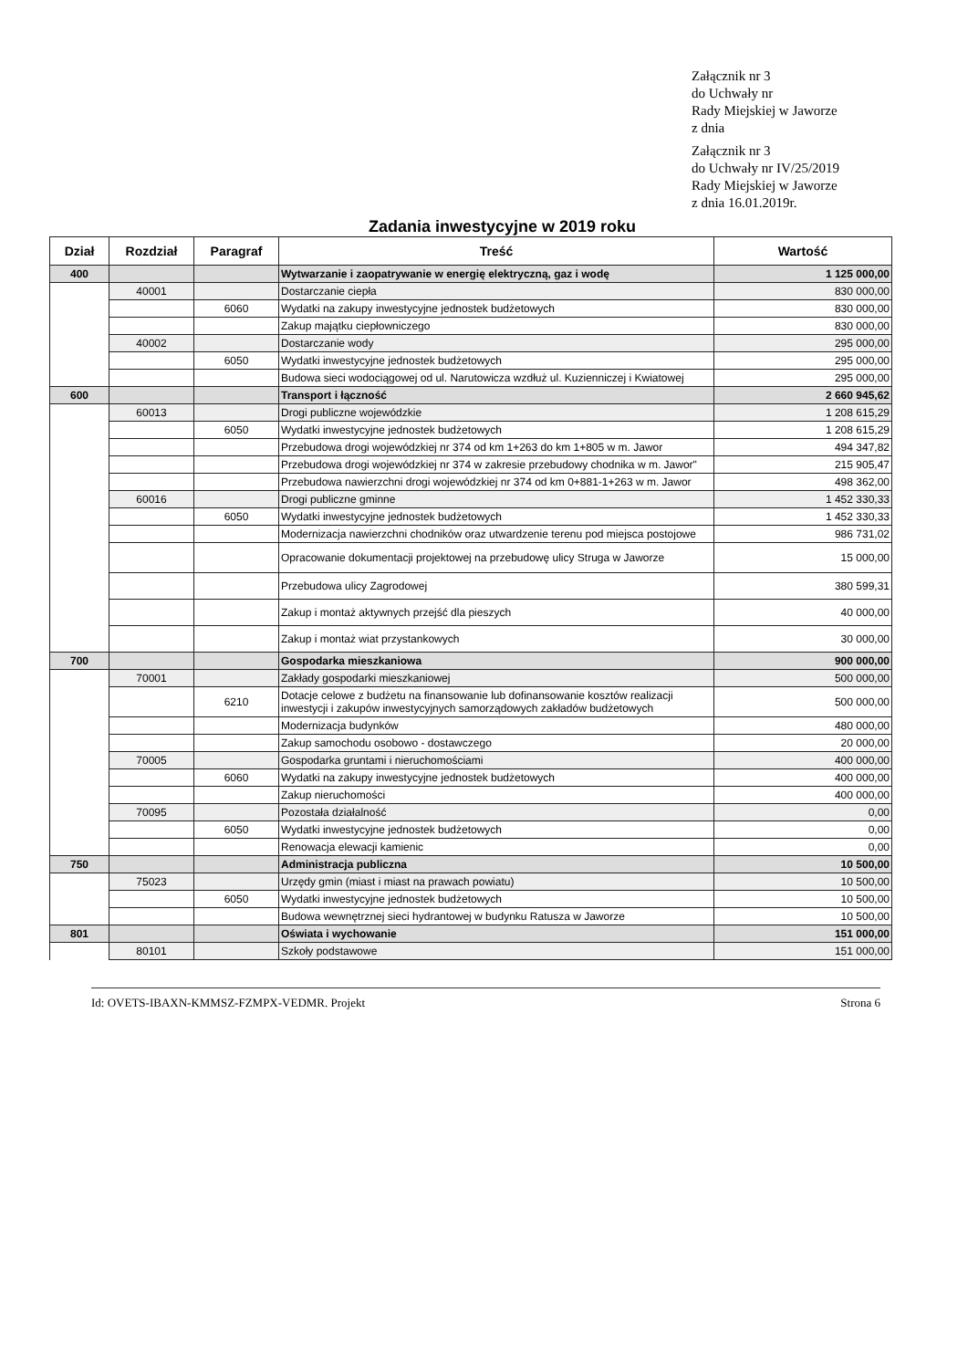Załącznik nr 3
do Uchwały nr
Rady Miejskiej w Jaworze
z dnia
Załącznik nr 3
do Uchwały nr IV/25/2019
Rady Miejskiej w Jaworze
z dnia 16.01.2019r.
Zadania inwestycyjne w 2019 roku
| Dział | Rozdział | Paragraf | Treść | Wartość |
| --- | --- | --- | --- | --- |
| 400 | | | Wytwarzanie i zaopatrywanie w energię elektryczną, gaz i wodę | 1 125 000,00 |
| | 40001 | | Dostarczanie ciepła | 830 000,00 |
| | | 6060 | Wydatki na zakupy inwestycyjne jednostek budżetowych | 830 000,00 |
| | | | Zakup majątku ciepłowniczego | 830 000,00 |
| | 40002 | | Dostarczanie wody | 295 000,00 |
| | | 6050 | Wydatki inwestycyjne jednostek budżetowych | 295 000,00 |
| | | | Budowa sieci wodociągowej od ul. Narutowicza wzdłuż ul. Kuzienniczej i Kwiatowej | 295 000,00 |
| 600 | | | Transport i łączność | 2 660 945,62 |
| | 60013 | | Drogi publiczne wojewódzkie | 1 208 615,29 |
| | | 6050 | Wydatki inwestycyjne jednostek budżetowych | 1 208 615,29 |
| | | | Przebudowa drogi wojewódzkiej nr 374 od km 1+263 do km 1+805 w m. Jawor | 494 347,82 |
| | | | Przebudowa drogi wojewódzkiej nr 374 w zakresie przebudowy chodnika w m. Jawor" | 215 905,47 |
| | | | Przebudowa nawierzchni drogi wojewódzkiej nr 374 od km 0+881-1+263 w m. Jawor | 498 362,00 |
| | 60016 | | Drogi publiczne gminne | 1 452 330,33 |
| | | 6050 | Wydatki inwestycyjne jednostek budżetowych | 1 452 330,33 |
| | | | Modernizacja nawierzchni chodników oraz utwardzenie terenu pod miejsca postojowe | 986 731,02 |
| | | | Opracowanie dokumentacji projektowej na przebudowę ulicy Struga w Jaworze | 15 000,00 |
| | | | Przebudowa ulicy Zagrodowej | 380 599,31 |
| | | | Zakup i montaż aktywnych przejść dla pieszych | 40 000,00 |
| | | | Zakup i montaż wiat przystankowych | 30 000,00 |
| 700 | | | Gospodarka mieszkaniowa | 900 000,00 |
| | 70001 | | Zakłady gospodarki mieszkaniowej | 500 000,00 |
| | | 6210 | Dotacje celowe z budżetu na finansowanie lub dofinansowanie kosztów realizacji inwestycji i zakupów inwestycyjnych samorządowych zakładów budżetowych | 500 000,00 |
| | | | Modernizacja budynków | 480 000,00 |
| | | | Zakup samochodu osobowo - dostawczego | 20 000,00 |
| | 70005 | | Gospodarka gruntami i nieruchomościami | 400 000,00 |
| | | 6060 | Wydatki na zakupy inwestycyjne jednostek budżetowych | 400 000,00 |
| | | | Zakup nieruchomości | 400 000,00 |
| | 70095 | | Pozostała działalność | 0,00 |
| | | 6050 | Wydatki inwestycyjne jednostek budżetowych | 0,00 |
| | | | Renowacja elewacji kamienic | 0,00 |
| 750 | | | Administracja publiczna | 10 500,00 |
| | 75023 | | Urzędy gmin (miast i miast na prawach powiatu) | 10 500,00 |
| | | 6050 | Wydatki inwestycyjne jednostek budżetowych | 10 500,00 |
| | | | Budowa wewnętrznej sieci hydrantowej w budynku Ratusza w Jaworze | 10 500,00 |
| 801 | | | Oświata i wychowanie | 151 000,00 |
| | 80101 | | Szkoły podstawowe | 151 000,00 |
Id: OVETS-IBAXN-KMMSZ-FZMPX-VEDMR. Projekt Strona 6